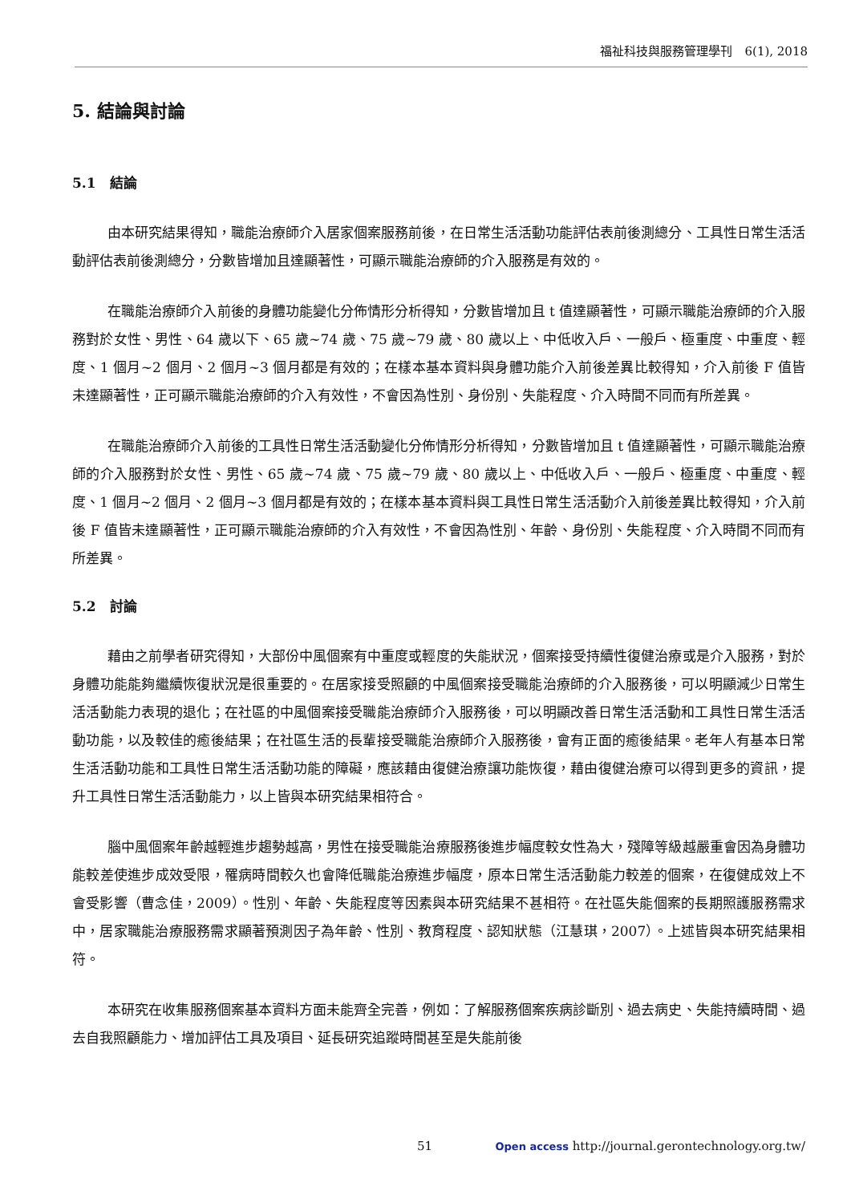福祉科技與服務管理學刊　6(1), 2018
5. 結論與討論
5.1　結論
由本研究結果得知，職能治療師介入居家個案服務前後，在日常生活活動功能評估表前後測總分、工具性日常生活活動評估表前後測總分，分數皆增加且達顯著性，可顯示職能治療師的介入服務是有效的。
在職能治療師介入前後的身體功能變化分佈情形分析得知，分數皆增加且 t 值達顯著性，可顯示職能治療師的介入服務對於女性、男性、64 歲以下、65 歲~74 歲、75 歲~79 歲、80 歲以上、中低收入戶、一般戶、極重度、中重度、輕度、1 個月~2 個月、2 個月~3 個月都是有效的；在樣本基本資料與身體功能介入前後差異比較得知，介入前後 F 值皆未達顯著性，正可顯示職能治療師的介入有效性，不會因為性別、身份別、失能程度、介入時間不同而有所差異。
在職能治療師介入前後的工具性日常生活活動變化分佈情形分析得知，分數皆增加且 t 值達顯著性，可顯示職能治療師的介入服務對於女性、男性、65 歲~74 歲、75 歲~79 歲、80 歲以上、中低收入戶、一般戶、極重度、中重度、輕度、1 個月~2 個月、2 個月~3 個月都是有效的；在樣本基本資料與工具性日常生活活動介入前後差異比較得知，介入前後 F 值皆未達顯著性，正可顯示職能治療師的介入有效性，不會因為性別、年齡、身份別、失能程度、介入時間不同而有所差異。
5.2　討論
藉由之前學者研究得知，大部份中風個案有中重度或輕度的失能狀況，個案接受持續性復健治療或是介入服務，對於身體功能能夠繼續恢復狀況是很重要的。在居家接受照顧的中風個案接受職能治療師的介入服務後，可以明顯減少日常生活活動能力表現的退化；在社區的中風個案接受職能治療師介入服務後，可以明顯改善日常生活活動和工具性日常生活活動功能，以及較佳的癒後結果；在社區生活的長輩接受職能治療師介入服務後，會有正面的癒後結果。老年人有基本日常生活活動功能和工具性日常生活活動功能的障礙，應該藉由復健治療讓功能恢復，藉由復健治療可以得到更多的資訊，提升工具性日常生活活動能力，以上皆與本研究結果相符合。
腦中風個案年齡越輕進步趨勢越高，男性在接受職能治療服務後進步幅度較女性為大，殘障等級越嚴重會因為身體功能較差使進步成效受限，罹病時間較久也會降低職能治療進步幅度，原本日常生活活動能力較差的個案，在復健成效上不會受影響（曹念佳，2009）。性別、年齡、失能程度等因素與本研究結果不甚相符。在社區失能個案的長期照護服務需求中，居家職能治療服務需求顯著預測因子為年齡、性別、教育程度、認知狀態（江慧琪，2007）。上述皆與本研究結果相符。
本研究在收集服務個案基本資料方面未能齊全完善，例如：了解服務個案疾病診斷別、過去病史、失能持續時間、過去自我照顧能力、增加評估工具及項目、延長研究追蹤時間甚至是失能前後
51
Open access http://journal.gerontechnology.org.tw/